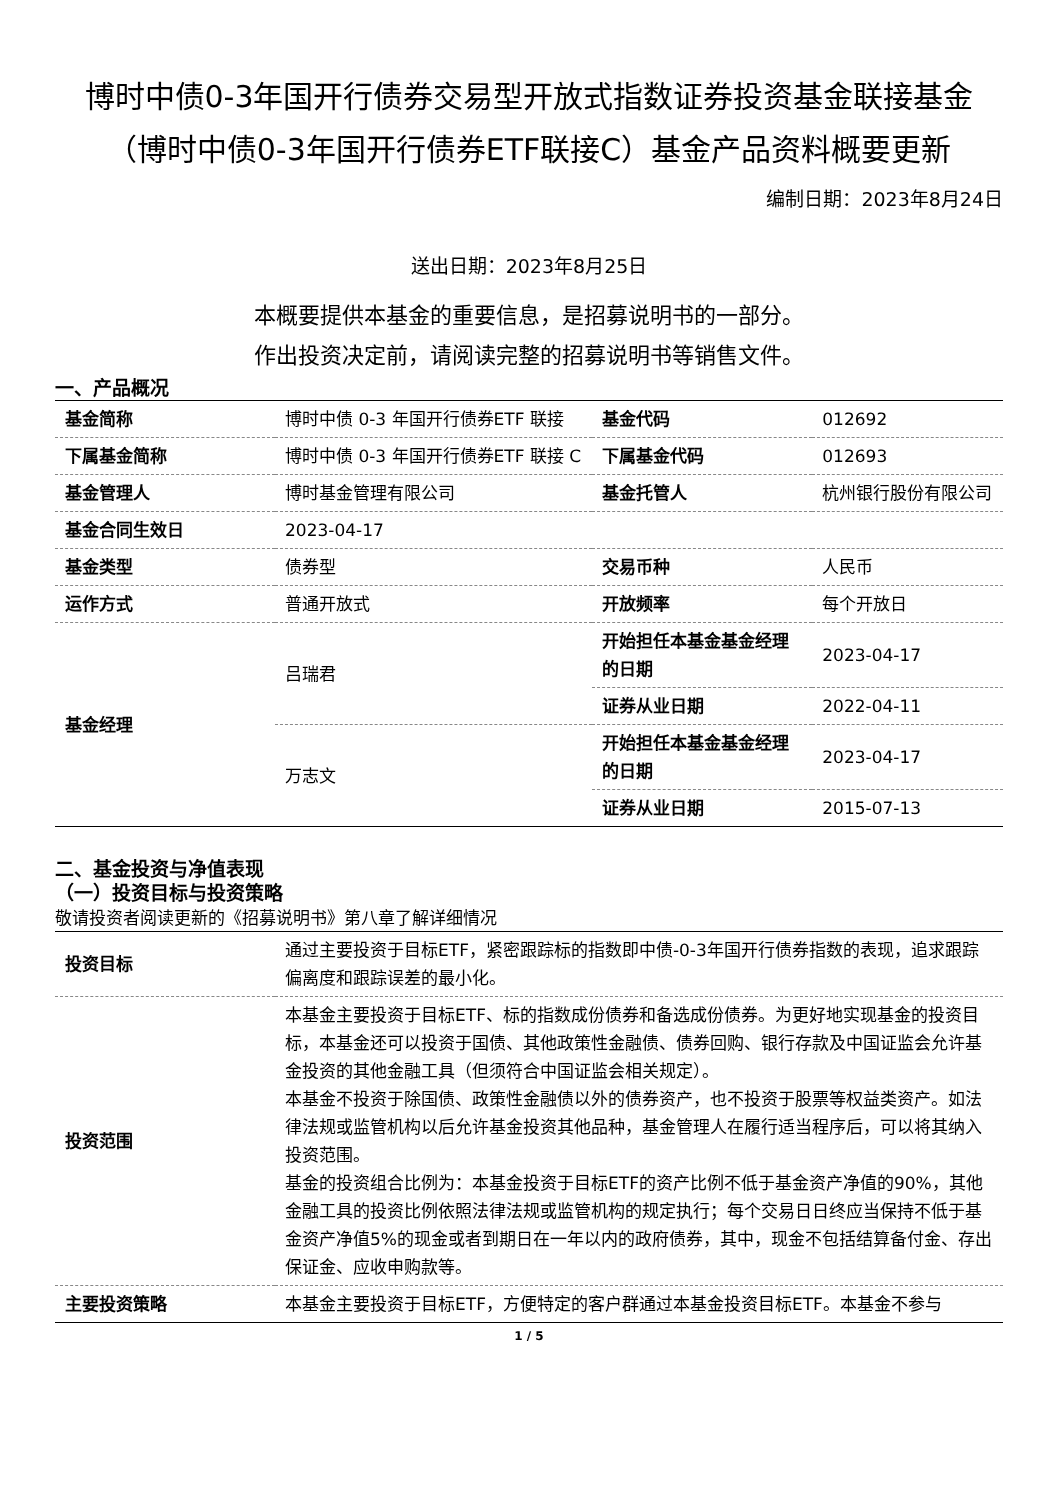博时中债0-3年国开行债券交易型开放式指数证券投资基金联接基金（博时中债0-3年国开行债券ETF联接C）基金产品资料概要更新
编制日期：2023年8月24日
送出日期：2023年8月25日
本概要提供本基金的重要信息，是招募说明书的一部分。
作出投资决定前，请阅读完整的招募说明书等销售文件。
一、产品概况
| 基金简称 | 博时中债 0-3 年国开行债券ETF 联接 | 基金代码 | 012692 |
| 下属基金简称 | 博时中债 0-3 年国开行债券ETF 联接 C | 下属基金代码 | 012693 |
| 基金管理人 | 博时基金管理有限公司 | 基金托管人 | 杭州银行股份有限公司 |
| 基金合同生效日 | 2023-04-17 | | |
| 基金类型 | 债券型 | 交易币种 | 人民币 |
| 运作方式 | 普通开放式 | 开放频率 | 每个开放日 |
| 基金经理 | 吕瑞君 | 开始担任本基金基金经理的日期 | 2023-04-17 |
| | | 证券从业日期 | 2022-04-11 |
| | 万志文 | 开始担任本基金基金经理的日期 | 2023-04-17 |
| | | 证券从业日期 | 2015-07-13 |
二、基金投资与净值表现
（一）投资目标与投资策略
敬请投资者阅读更新的《招募说明书》第八章了解详细情况
| 投资目标 | 通过主要投资于目标ETF，紧密跟踪标的指数即中债-0-3年国开行债券指数的表现，追求跟踪偏离度和跟踪误差的最小化。 |
| 投资范围 | 本基金主要投资于目标ETF、标的指数成份债券和备选成份债券。为更好地实现基金的投资目标，本基金还可以投资于国债、其他政策性金融债、债券回购、银行存款及中国证监会允许基金投资的其他金融工具（但须符合中国证监会相关规定）。 本基金不投资于除国债、政策性金融债以外的债券资产，也不投资于股票等权益类资产。如法律法规或监管机构以后允许基金投资其他品种，基金管理人在履行适当程序后，可以将其纳入投资范围。 基金的投资组合比例为：本基金投资于目标ETF的资产比例不低于基金资产净值的90%，其他金融工具的投资比例依照法律法规或监管机构的规定执行；每个交易日日终应当保持不低于基金资产净值5%的现金或者到期日在一年以内的政府债券，其中，现金不包括结算备付金、存出保证金、应收申购款等。 |
| 主要投资策略 | 本基金主要投资于目标ETF，方便特定的客户群通过本基金投资目标ETF。本基金不参与 |
1 / 5